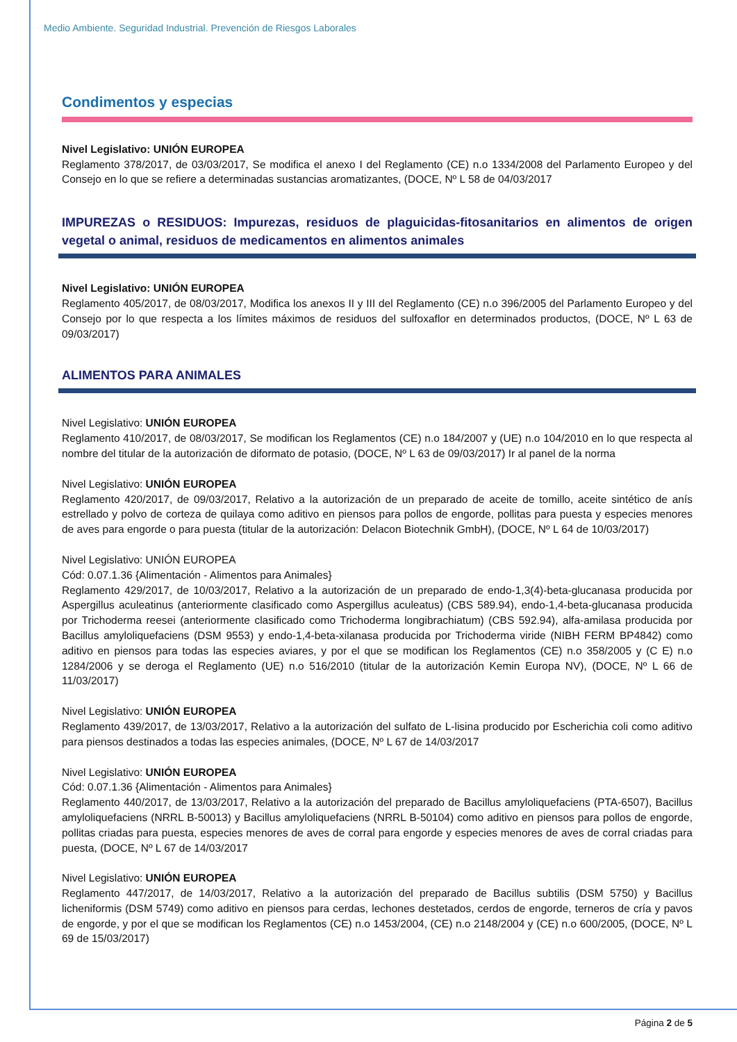Medio Ambiente. Seguridad Industrial. Prevención de Riesgos Laborales
Condimentos y especias
Nivel Legislativo: UNIÓN EUROPEA
Reglamento 378/2017, de 03/03/2017, Se modifica el anexo I del Reglamento (CE) n.o 1334/2008 del Parlamento Europeo y del Consejo en lo que se refiere a determinadas sustancias aromatizantes, (DOCE, Nº L 58 de 04/03/2017
IMPUREZAS o RESIDUOS: Impurezas, residuos de plaguicidas-fitosanitarios en alimentos de origen vegetal o animal, residuos de medicamentos en alimentos animales
Nivel Legislativo: UNIÓN EUROPEA
Reglamento 405/2017, de 08/03/2017, Modifica los anexos II y III del Reglamento (CE) n.o 396/2005 del Parlamento Europeo y del Consejo por lo que respecta a los límites máximos de residuos del sulfoxaflor en determinados productos, (DOCE, Nº L 63 de 09/03/2017)
ALIMENTOS PARA ANIMALES
Nivel Legislativo: UNIÓN EUROPEA
Reglamento 410/2017, de 08/03/2017, Se modifican los Reglamentos (CE) n.o 184/2007 y (UE) n.o 104/2010 en lo que respecta al nombre del titular de la autorización de diformato de potasio, (DOCE, Nº L 63 de 09/03/2017) Ir al panel de la norma
Nivel Legislativo: UNIÓN EUROPEA
Reglamento 420/2017, de 09/03/2017, Relativo a la autorización de un preparado de aceite de tomillo, aceite sintético de anís estrellado y polvo de corteza de quilaya como aditivo en piensos para pollos de engorde, pollitas para puesta y especies menores de aves para engorde o para puesta (titular de la autorización: Delacon Biotechnik GmbH), (DOCE, Nº L 64 de 10/03/2017)
Nivel Legislativo: UNIÓN EUROPEA
Cód: 0.07.1.36 {Alimentación - Alimentos para Animales}
Reglamento 429/2017, de 10/03/2017, Relativo a la autorización de un preparado de endo-1,3(4)-beta-glucanasa producida por Aspergillus aculeatinus (anteriormente clasificado como Aspergillus aculeatus) (CBS 589.94), endo-1,4-beta-glucanasa producida por Trichoderma reesei (anteriormente clasificado como Trichoderma longibrachiatum) (CBS 592.94), alfa-amilasa producida por Bacillus amyloliquefaciens (DSM 9553) y endo-1,4-beta-xilanasa producida por Trichoderma viride (NIBH FERM BP4842) como aditivo en piensos para todas las especies aviares, y por el que se modifican los Reglamentos (CE) n.o 358/2005 y (C E) n.o 1284/2006 y se deroga el Reglamento (UE) n.o 516/2010 (titular de la autorización Kemin Europa NV), (DOCE, Nº L 66 de 11/03/2017)
Nivel Legislativo: UNIÓN EUROPEA
Reglamento 439/2017, de 13/03/2017, Relativo a la autorización del sulfato de L-lisina producido por Escherichia coli como aditivo para piensos destinados a todas las especies animales, (DOCE, Nº L 67 de 14/03/2017
Nivel Legislativo: UNIÓN EUROPEA
Cód: 0.07.1.36 {Alimentación - Alimentos para Animales}
Reglamento 440/2017, de 13/03/2017, Relativo a la autorización del preparado de Bacillus amyloliquefaciens (PTA-6507), Bacillus amyloliquefaciens (NRRL B-50013) y Bacillus amyloliquefaciens (NRRL B-50104) como aditivo en piensos para pollos de engorde, pollitas criadas para puesta, especies menores de aves de corral para engorde y especies menores de aves de corral criadas para puesta, (DOCE, Nº L 67 de 14/03/2017
Nivel Legislativo: UNIÓN EUROPEA
Reglamento 447/2017, de 14/03/2017, Relativo a la autorización del preparado de Bacillus subtilis (DSM 5750) y Bacillus licheniformis (DSM 5749) como aditivo en piensos para cerdas, lechones destetados, cerdos de engorde, terneros de cría y pavos de engorde, y por el que se modifican los Reglamentos (CE) n.o 1453/2004, (CE) n.o 2148/2004 y (CE) n.o 600/2005, (DOCE, Nº L 69 de 15/03/2017)
Página 2 de 5